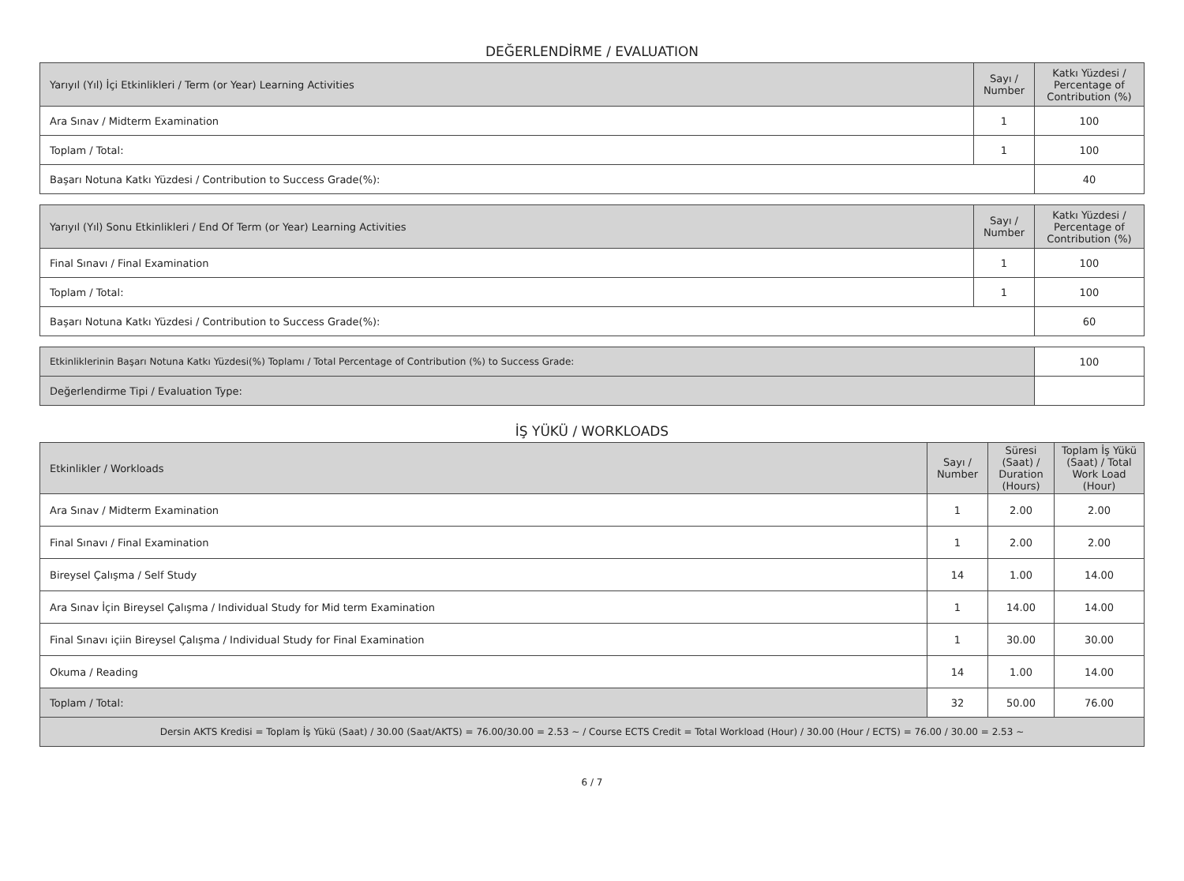DEĞERLENDİRME / EVALUATION
| Yarıyıl (Yıl) İçi Etkinlikleri / Term (or Year) Learning Activities | Sayı / Number | Katkı Yüzdesi / Percentage of Contribution (%) |
| --- | --- | --- |
| Ara Sınav / Midterm Examination | 1 | 100 |
| Toplam / Total: | 1 | 100 |
| Başarı Notuna Katkı Yüzdesi / Contribution to Success Grade(%): | | 40 |
| Yarıyıl (Yıl) Sonu Etkinlikleri / End Of Term (or Year) Learning Activities | Sayı / Number | Katkı Yüzdesi / Percentage of Contribution (%) |
| --- | --- | --- |
| Final Sınavı / Final Examination | 1 | 100 |
| Toplam / Total: | 1 | 100 |
| Başarı Notuna Katkı Yüzdesi / Contribution to Success Grade(%): | | 60 |
| Etkinliklerinin Başarı Notuna Katkı Yüzdesi(%) Toplamı / Total Percentage of Contribution (%) to Success Grade: | | 100 |
| Değerlendirme Tipi / Evaluation Type: | | |
İŞ YÜKÜ / WORKLOADS
| Etkinlikler / Workloads | Sayı / Number | Süresi (Saat) / Duration (Hours) | Toplam İş Yükü (Saat) / Total Work Load (Hour) |
| --- | --- | --- | --- |
| Ara Sınav / Midterm Examination | 1 | 2.00 | 2.00 |
| Final Sınavı / Final Examination | 1 | 2.00 | 2.00 |
| Bireysel Çalışma / Self Study | 14 | 1.00 | 14.00 |
| Ara Sınav İçin Bireysel Çalışma / Individual Study for Mid term Examination | 1 | 14.00 | 14.00 |
| Final Sınavı içiin Bireysel Çalışma / Individual Study for Final Examination | 1 | 30.00 | 30.00 |
| Okuma / Reading | 14 | 1.00 | 14.00 |
| Toplam / Total: | 32 | 50.00 | 76.00 |
| Dersin AKTS Kredisi = Toplam İş Yükü (Saat) / 30.00 (Saat/AKTS) = 76.00/30.00 = 2.53 ~ / Course ECTS Credit = Total Workload (Hour) / 30.00 (Hour / ECTS) = 76.00 / 30.00 = 2.53 ~ | | | |
6 / 7